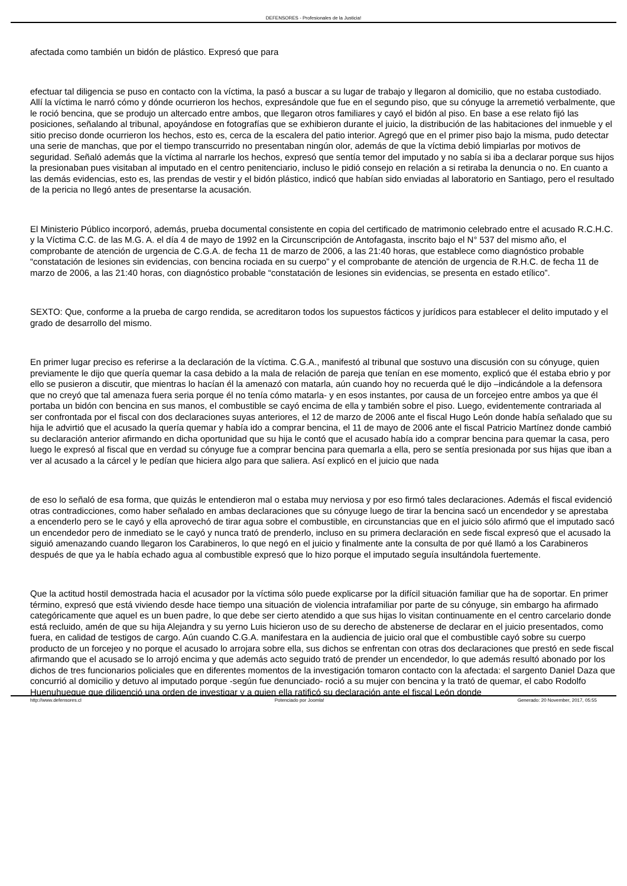DEFENSORES - Profesionales de la Justicia!
afectada como también un bidón de plástico. Expresó que para
efectuar tal diligencia se puso en contacto con la víctima, la pasó a buscar a su lugar de trabajo y llegaron al domicilio, que no estaba custodiado. Allí la víctima le narró cómo y dónde ocurrieron los hechos, expresándole que fue en el segundo piso, que su cónyuge la arremetió verbalmente, que le roció bencina, que se produjo un altercado entre ambos, que llegaron otros familiares y cayó el bidón al piso. En base a ese relato fijó las posiciones, señalando al tribunal, apoyándose en fotografías que se exhibieron durante el juicio, la distribución de las habitaciones del inmueble y el sitio preciso donde ocurrieron los hechos, esto es, cerca de la escalera del patio interior. Agregó que en el primer piso bajo la misma, pudo detectar una serie de manchas, que por el tiempo transcurrido no presentaban ningún olor, además de que la víctima debió limpiarlas por motivos de seguridad. Señaló además que la víctima al narrarle los hechos, expresó que sentía temor del imputado y no sabía si iba a declarar porque sus hijos la presionaban pues visitaban al imputado en el centro penitenciario, incluso le pidió consejo en relación a si retiraba la denuncia o no. En cuanto a las demás evidencias, esto es, las prendas de vestir y el bidón plástico, indicó que habían sido enviadas al laboratorio en Santiago, pero el resultado de la pericia no llegó antes de presentarse la acusación.
El Ministerio Público incorporó, además, prueba documental consistente en copia del certificado de matrimonio celebrado entre el acusado R.C.H.C. y la Víctima C.C. de las M.G. A. el día 4 de mayo de 1992 en la Circunscripción de Antofagasta, inscrito bajo el N° 537 del mismo año, el comprobante de atención de urgencia de C.G.A. de fecha 11 de marzo de 2006, a las 21:40 horas, que establece como diagnóstico probable “constatación de lesiones sin evidencias, con bencina rociada en su cuerpo” y el comprobante de atención de urgencia de R.H.C. de fecha 11 de marzo de 2006, a las 21:40 horas, con diagnóstico probable “constatación de lesiones sin evidencias, se presenta en estado etílico”.
SEXTO: Que, conforme a la prueba de cargo rendida, se acreditaron todos los supuestos fácticos y jurídicos para establecer el delito imputado y el grado de desarrollo del mismo.
En primer lugar preciso es referirse a la declaración de la víctima. C.G.A., manifestó al tribunal que sostuvo una discusión con su cónyuge, quien previamente le dijo que quería quemar la casa debido a la mala de relación de pareja que tenían en ese momento, explicó que él estaba ebrio y por ello se pusieron a discutir, que mientras lo hacían él la amenazó con matarla, aún cuando hoy no recuerda qué le dijo –indicándole a la defensora que no creyó que tal amenaza fuera seria porque él no tenía cómo matarla- y en esos instantes, por causa de un forcejeo entre ambos ya que él portaba un bidón con bencina en sus manos, el combustible se cayó encima de ella y también sobre el piso. Luego, evidentemente contrariada al ser confrontada por el fiscal con dos declaraciones suyas anteriores, el 12 de marzo de 2006 ante el fiscal Hugo León donde había señalado que su hija le advirtió que el acusado la quería quemar y había ido a comprar bencina, el 11 de mayo de 2006 ante el fiscal Patricio Martínez donde cambió su declaración anterior afirmando en dicha oportunidad que su hija le contó que el acusado había ido a comprar bencina para quemar la casa, pero luego le expresó al fiscal que en verdad su cónyuge fue a comprar bencina para quemarla a ella, pero se sentía presionada por sus hijas que iban a ver al acusado a la cárcel y le pedían que hiciera algo para que saliera. Así explicó en el juicio que nada
de eso lo señaló de esa forma, que quizás le entendieron mal o estaba muy nerviosa y por eso firmó tales declaraciones. Además el fiscal evidenció otras contradicciones, como haber señalado en ambas declaraciones que su cónyuge luego de tirar la bencina sacó un encendedor y se aprestaba a encenderlo pero se le cayó y ella aprovechó de tirar agua sobre el combustible, en circunstancias que en el juicio sólo afirmó que el imputado sacó un encendedor pero de inmediato se le cayó y nunca trató de prenderlo, incluso en su primera declaración en sede fiscal expresó que el acusado la siguió amenazando cuando llegaron los Carabineros, lo que negó en el juicio y finalmente ante la consulta de por qué llamó a los Carabineros después de que ya le había echado agua al combustible expresó que lo hizo porque el imputado seguía insultándola fuertemente.
Que la actitud hostil demostrada hacia el acusador por la víctima sólo puede explicarse por la difícil situación familiar que ha de soportar. En primer término, expresó que está viviendo desde hace tiempo una situación de violencia intrafamiliar por parte de su cónyuge, sin embargo ha afirmado categóricamente que aquel es un buen padre, lo que debe ser cierto atendido a que sus hijas lo visitan continuamente en el centro carcelario donde está recluido, amén de que su hija Alejandra y su yerno Luis hicieron uso de su derecho de abstenerse de declarar en el juicio presentados, como fuera, en calidad de testigos de cargo. Aún cuando C.G.A. manifestara en la audiencia de juicio oral que el combustible cayó sobre su cuerpo producto de un forcejeo y no porque el acusado lo arrojara sobre ella, sus dichos se enfrentan con otras dos declaraciones que prestó en sede fiscal afirmando que el acusado se lo arrojó encima y que además acto seguido trató de prender un encendedor, lo que además resultó abonado por los dichos de tres funcionarios policiales que en diferentes momentos de la investigación tomaron contacto con la afectada: el sargento Daniel Daza que concurrió al domicilio y detuvo al imputado porque -según fue denunciado- roció a su mujer con bencina y la trató de quemar, el cabo Rodolfo Huenuhueque que diligenció una orden de investigar y a quien ella ratificó su declaración ante el fiscal León donde
http://www.defensores.cl Potenciado por Joomla! Generado: 20 November, 2017, 05:55